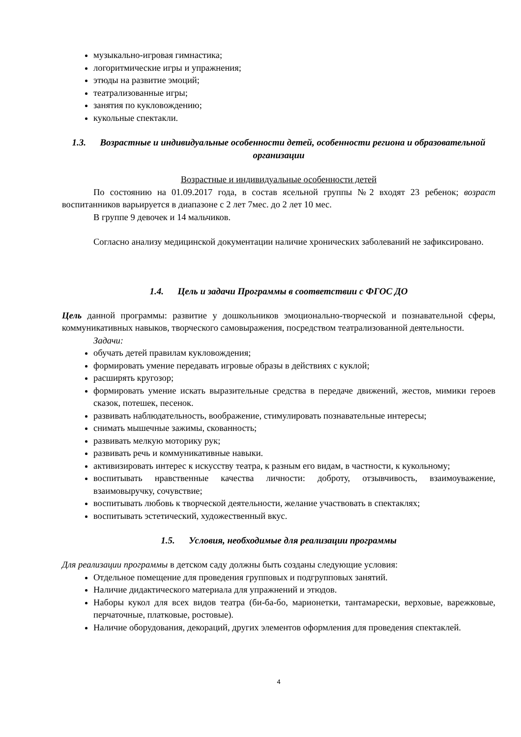музыкально-игровая гимнастика;
логоритмические игры и упражнения;
этюды на развитие эмоций;
театрализованные игры;
занятия по кукловождению;
кукольные спектакли.
1.3. Возрастные и индивидуальные особенности детей, особенности региона и образовательной организации
Возрастные и индивидуальные особенности детей
По состоянию на 01.09.2017 года, в состав ясельной группы №2 входят 23 ребенок; возраст воспитанников варьируется в диапазоне с 2 лет 7мес. до 2 лет 10 мес.
В группе 9 девочек и 14 мальчиков.
Согласно анализу медицинской документации наличие хронических заболеваний не зафиксировано.
1.4. Цель и задачи Программы в соответствии с ФГОС ДО
Цель данной программы: развитие у дошкольников эмоционально-творческой и познавательной сферы, коммуникативных навыков, творческого самовыражения, посредством театрализованной деятельности.
Задачи:
обучать детей правилам кукловождения;
формировать умение передавать игровые образы в действиях с куклой;
расширять кругозор;
формировать умение искать выразительные средства в передаче движений, жестов, мимики героев сказок, потешек, песенок.
развивать наблюдательность, воображение, стимулировать познавательные интересы;
снимать мышечные зажимы, скованность;
развивать мелкую моторику рук;
развивать речь и коммуникативные навыки.
активизировать интерес к искусству театра, к разным его видам, в частности, к кукольному;
воспитывать нравственные качества личности: доброту, отзывчивость, взаимоуважение, взаимовыручку, сочувствие;
воспитывать любовь к творческой деятельности, желание участвовать в спектаклях;
воспитывать эстетический, художественный вкус.
1.5. Условия, необходимые для реализации программы
Для реализации программы в детском саду должны быть созданы следующие условия:
Отдельное помещение для проведения групповых и подгрупповых занятий.
Наличие дидактического материала для упражнений и этюдов.
Наборы кукол для всех видов театра (би-ба-бо, марионетки, тантамарески, верховые, варежковые, перчаточные, платковые, ростовые).
Наличие оборудования, декораций, других элементов оформления для проведения спектаклей.
4